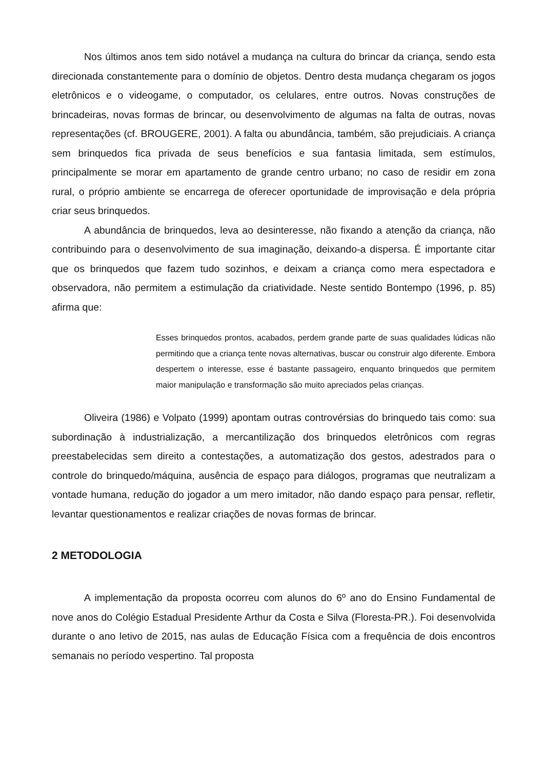Nos últimos anos tem sido notável a mudança na cultura do brincar da criança, sendo esta direcionada constantemente para o domínio de objetos. Dentro desta mudança chegaram os jogos eletrônicos e o videogame, o computador, os celulares, entre outros. Novas construções de brincadeiras, novas formas de brincar, ou desenvolvimento de algumas na falta de outras, novas representações (cf. BROUGERE, 2001). A falta ou abundância, também, são prejudiciais. A criança sem brinquedos fica privada de seus benefícios e sua fantasia limitada, sem estímulos, principalmente se morar em apartamento de grande centro urbano; no caso de residir em zona rural, o próprio ambiente se encarrega de oferecer oportunidade de improvisação e dela própria criar seus brinquedos.
A abundância de brinquedos, leva ao desinteresse, não fixando a atenção da criança, não contribuindo para o desenvolvimento de sua imaginação, deixando-a dispersa. É importante citar que os brinquedos que fazem tudo sozinhos, e deixam a criança como mera espectadora e observadora, não permitem a estimulação da criatividade. Neste sentido Bontempo (1996, p. 85) afirma que:
Esses brinquedos prontos, acabados, perdem grande parte de suas qualidades lúdicas não permitindo que a criança tente novas alternativas, buscar ou construir algo diferente. Embora despertem o interesse, esse é bastante passageiro, enquanto brinquedos que permitem maior manipulação e transformação são muito apreciados pelas crianças.
Oliveira (1986) e Volpato (1999) apontam outras controvérsias do brinquedo tais como: sua subordinação à industrialização, a mercantilização dos brinquedos eletrônicos com regras preestabelecidas sem direito a contestações, a automatização dos gestos, adestrados para o controle do brinquedo/máquina, ausência de espaço para diálogos, programas que neutralizam a vontade humana, redução do jogador a um mero imitador, não dando espaço para pensar, refletir, levantar questionamentos e realizar criações de novas formas de brincar.
2 METODOLOGIA
A implementação da proposta ocorreu com alunos do 6º ano do Ensino Fundamental de nove anos do Colégio Estadual Presidente Arthur da Costa e Silva (Floresta-PR.). Foi desenvolvida durante o ano letivo de 2015, nas aulas de Educação Física com a frequência de dois encontros semanais no período vespertino. Tal proposta